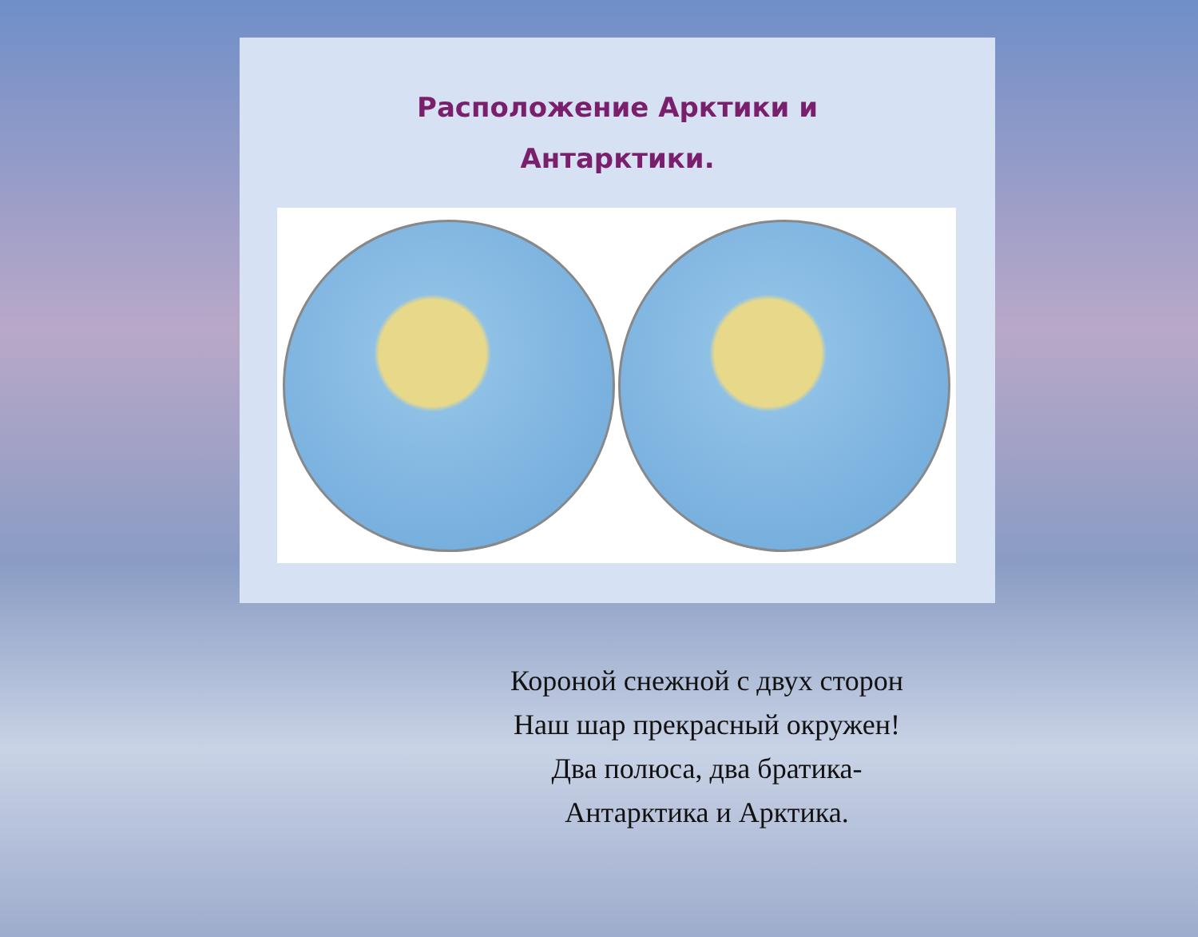Расположение Арктики и
Антарктики.
Короной снежной с двух сторон
Наш шар прекрасный окружен!
Два полюса, два братика-
Антарктика и Арктика.